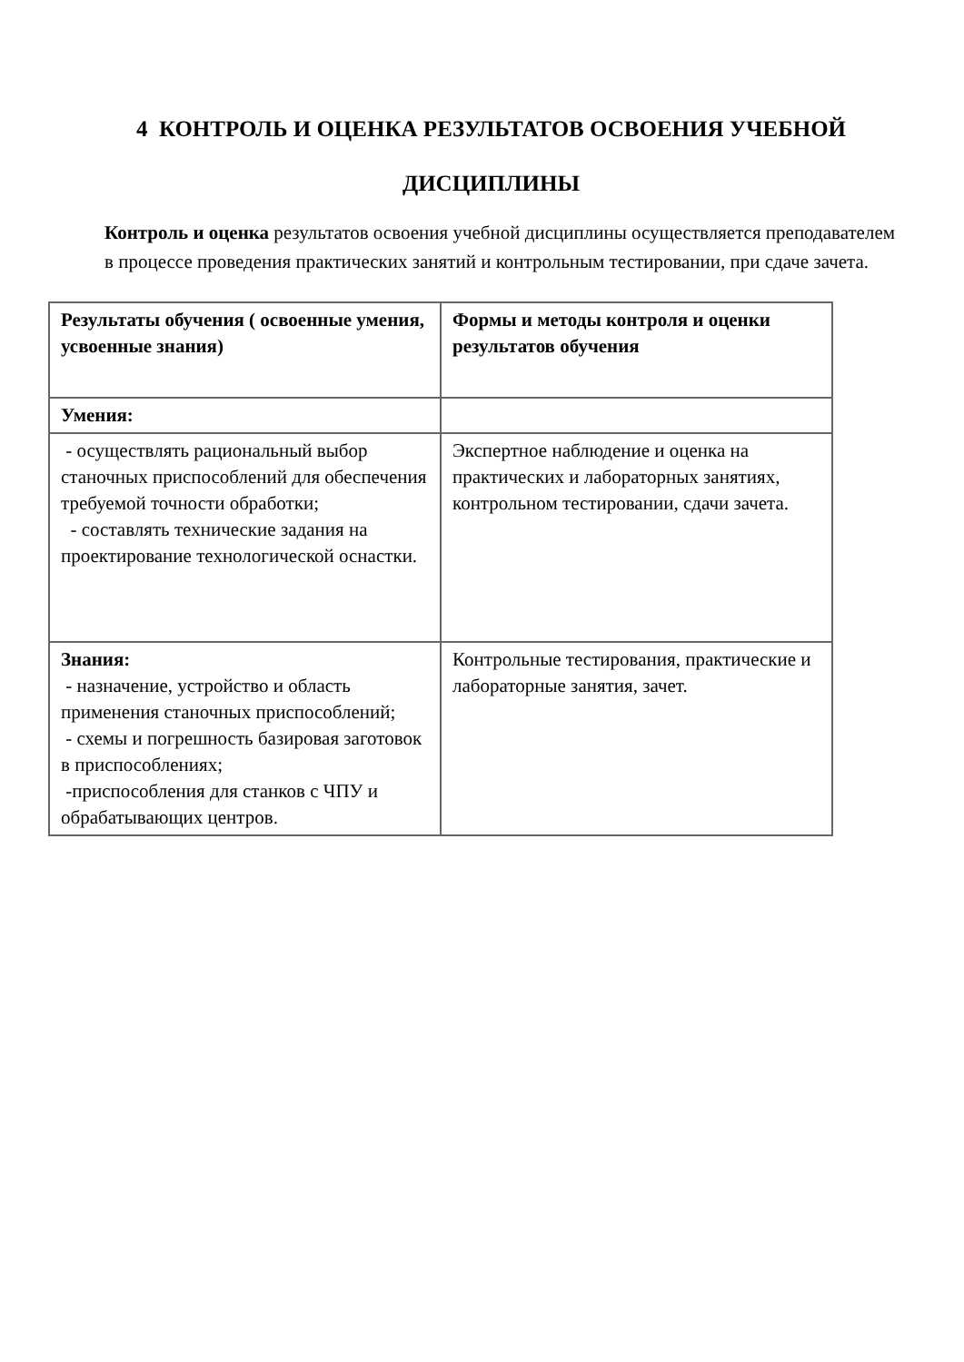4 КОНТРОЛЬ И ОЦЕНКА РЕЗУЛЬТАТОВ ОСВОЕНИЯ УЧЕБНОЙ
ДИСЦИПЛИНЫ
Контроль и оценка результатов освоения учебной дисциплины осуществляется преподавателем в процессе проведения практических занятий и контрольным тестировании, при сдаче зачета.
| Результаты обучения ( освоенные умения, усвоенные знания) | Формы и методы контроля и оценки результатов обучения |
| Умения: | |
| - осуществлять рациональный выбор станочных приспособлений для обеспечения требуемой точности обработки; - составлять технические задания на проектирование технологической оснастки. | Экспертное наблюдение и оценка на практических и лабораторных занятиях, контрольном тестировании, сдачи зачета. |
| Знания: - назначение, устройство и область применения станочных приспособлений; - схемы и погрешность базировая заготовок в приспособлениях; -приспособления для станков с ЧПУ и обрабатывающих центров. | Контрольные тестирования, практические и лабораторные занятия, зачет. |